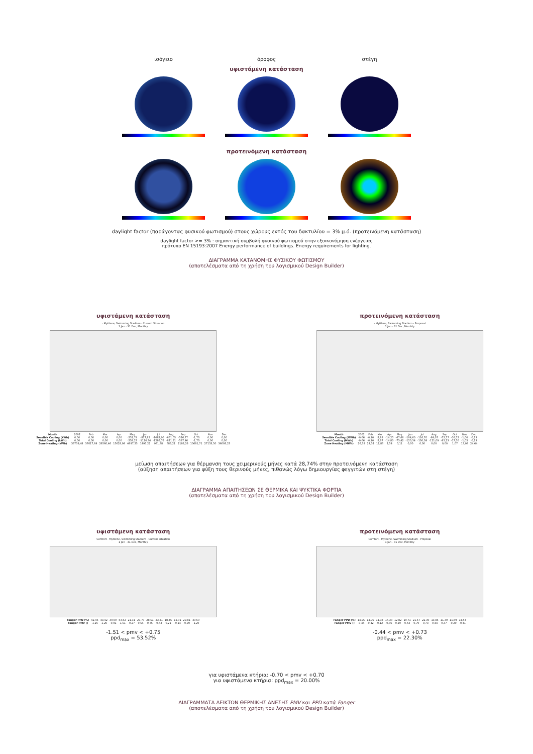ισόγειο όροφος στέγη
υφιστάμενη κατάσταση
προτεινόμενη κατάσταση
daylight factor (παράγοντας φυσικού φωτισμού) στους χώρους εντός του δακτυλίου = 3% μ.ό. (προτεινόμενη κατάσταση)
daylight factor >= 3% : σημαντική συμβολή φυσικού φωτισμού στην εξοικονόμηση ενέργειας
πρότυπο EN 15193:2007 Energy performance of buildings. Energy requirements for lighting.
ΔΙΑΓΡΑΜΜΑ ΚΑΤΑΝΟΜΗΣ ΦΥΣΙΚΟΥ ΦΩΤΙΣΜΟΥ
(αποτελέσματα από τη χρήση του λογισμικού Design Builder)
υφιστάμενη κατάσταση
- Mytilene, Swimming Stadium - Current Situation
1 Jan - 31 Dec, Monthly
| Month | 2002 | Feb | Mar | Apr | May | Jun | Jul | Aug | Sep | Oct | Nov | Dec |
| Sensible Cooling (kWh) | 0,00 | 0,00 | 0,00 | 0,00 | -251,74 | -877,85 | -1082,00 | -651,05 | -526,77 | -1,73 | 0,00 | 0,00 |
| Total Cooling (kWh) | 0,00 | 0,00 | 0,00 | 0,00 | -258,23 | -1120,34 | -1286,76 | -821,91 | -587,46 | -1,73 | 0,00 | 0,00 |
| Zone Heating (kWh) | 36739,48 | 37017,69 | 26560,46 | 15628,98 | 4697,23 | 1497,22 | 931,88 | 689,21 | 2186,26 | 10681,71 | 27133,50 | 36093,23 |
προτεινόμενη κατάσταση
- Mytilene, Swimming Stadium - Proposal
1 Jan - 31 Dec, Monthly
| Month | 2002 | Feb | Mar | Apr | May | Jun | Jul | Aug | Sep | Oct | Nov | Dec |
| Sensible Cooling (MWh) | -0,06 | -0,10 | -2,88 | -14,25 | -67,66 | -104,60 | -116,70 | -99,07 | -72,77 | -16,52 | -1,00 | -0,13 |
| Total Cooling (MWh) | -0,06 | -0,10 | -2,97 | -14,80 | -73,42 | -120,34 | -130,39 | -121,09 | -85,23 | -17,50 | -1,05 | -0,13 |
| Zone Heating (MWh) | 26,38 | 24,32 | 12,86 | 2,54 | 0,11 | 0,00 | 0,00 | 0,00 | 0,00 | 1,07 | 13,08 | 24,64 |
μείωση απαιτήσεων για θέρμανση τους χειμερινούς μήνες κατά 28,74% στην προτεινόμενη κατάσταση
(αύξηση απαιτήσεων για ψύξη τους θερινούς μήνες, πιθανώς λόγω δημιουργίας φεγγιτών στη στέγη)
ΔΙΑΓΡΑΜΜΑ ΑΠΑΙΤΗΣΕΩΝ ΣΕ ΘΕΡΜΙΚΑ ΚΑΙ ΨΥΚΤΙΚΑ ΦΟΡΤΙΑ
(αποτελέσματα από τη χρήση του λογισμικού Design Builder)
υφιστάμενη κατάσταση
Comfort - Mytilene, Swimming Stadium - Current Situation
1 Jan - 31 Dec, Monthly
| Fanger PPD (%) | 42,46 | 43,42 | 30,60 | 53,52 | 21,31 | 27,78 | 28,51 | 23,21 | 18,45 | 12,31 | 29,81 | 40,50 |
| Fanger PMV () | -1,25 | -1,26 | -0,91 | -1,51 | -0,27 | 0,54 | 0,75 | 0,63 | 0,21 | -0,14 | -0,90 | -1,20 |
-1.51 < pmv < +0.75
ppd<sub>max</sub> = 53.52%
προτεινόμενη κατάσταση
Comfort - Mytilene, Swimming Stadium - Proposal
1 Jan - 31 Dec, Monthly
| Fanger PPD (%) | 14,95 | 14,96 | 11,33 | 16,33 | 12,82 | 19,71 | 21,57 | 22,30 | 13,84 | 11,39 | 11,59 | 14,53 |
| Fanger PMV () | -0,44 | -0,42 | -0,12 | -0,36 | 0,29 | 0,64 | 0,70 | 0,73 | 0,44 | 0,37 | -0,20 | -0,41 |
-0.44 < pmv < +0.73
ppd<sub>max</sub> = 22.30%
για υφιστάμενα κτήρια: -0.70 < pmv < +0.70
για υφιστάμενα κτήρια: ppd<sub>max</sub> = 20.00%
ΔΙΑΓΡΑΜΜΑΤΑ ΔΕΙΚΤΩΝ ΘΕΡΜΙΚΗΣ ΑΝΕΣΗΣ PMV και PPD κατά Fanger
(αποτελέσματα από τη χρήση του λογισμικού Design Builder)